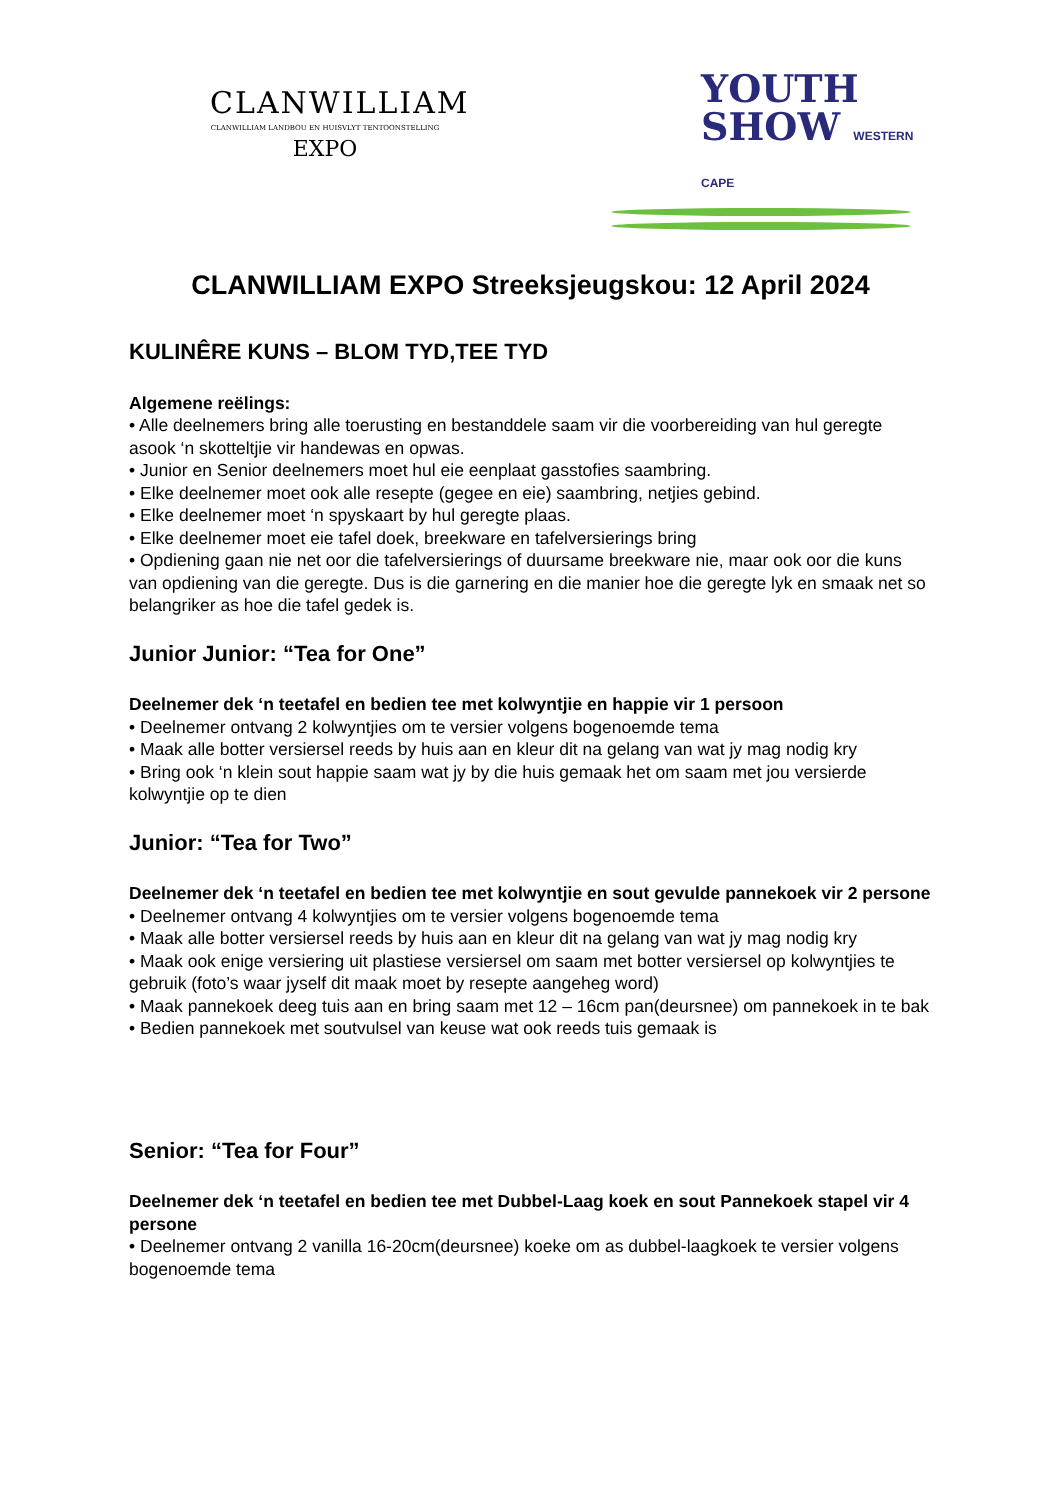CLANWILLIAM
CLANWILLIAM LANDBOU EN HUISVLYT TENTOONSTELLING
EXPO
YOUTH
SHOW WESTERN CAPE
CLANWILLIAM EXPO Streeksjeugskou: 12 April 2024
KULINÊRE KUNS – BLOM TYD,TEE TYD
Algemene reëlings:
• Alle deelnemers bring alle toerusting en bestanddele saam vir die voorbereiding van hul geregte asook ‘n skotteltjie vir handewas en opwas.
• Junior en Senior deelnemers moet hul eie eenplaat gasstofies saambring.
• Elke deelnemer moet ook alle resepte (gegee en eie) saambring, netjies gebind.
• Elke deelnemer moet ‘n spyskaart by hul geregte plaas.
• Elke deelnemer moet eie tafel doek, breekware en tafelversierings bring
• Opdiening gaan nie net oor die tafelversierings of duursame breekware nie, maar ook oor die kuns van opdiening van die geregte. Dus is die garnering en die manier hoe die geregte lyk en smaak net so belangriker as hoe die tafel gedek is.
Junior Junior: “Tea for One”
Deelnemer dek ‘n teetafel en bedien tee met kolwyntjie en happie vir 1 persoon
• Deelnemer ontvang 2 kolwyntjies om te versier volgens bogenoemde tema
• Maak alle botter versiersel reeds by huis aan en kleur dit na gelang van wat jy mag nodig kry
• Bring ook ‘n klein sout happie saam wat jy by die huis gemaak het om saam met jou versierde kolwyntjie op te dien
Junior: “Tea for Two”
Deelnemer dek ‘n teetafel en bedien tee met kolwyntjie en sout gevulde pannekoek vir 2 persone
• Deelnemer ontvang 4 kolwyntjies om te versier volgens bogenoemde tema
• Maak alle botter versiersel reeds by huis aan en kleur dit na gelang van wat jy mag nodig kry
• Maak ook enige versiering uit plastiese versiersel om saam met botter versiersel op kolwyntjies te gebruik (foto’s waar jyself dit maak moet by resepte aangeheg word)
• Maak pannekoek deeg tuis aan en bring saam met 12 – 16cm pan(deursnee) om pannekoek in te bak
• Bedien pannekoek met soutvulsel van keuse wat ook reeds tuis gemaak is
Senior: “Tea for Four”
Deelnemer dek ‘n teetafel en bedien tee met Dubbel-Laag koek en sout Pannekoek stapel vir 4 persone
• Deelnemer ontvang 2 vanilla 16-20cm(deursnee) koeke om as dubbel-laagkoek te versier volgens bogenoemde tema